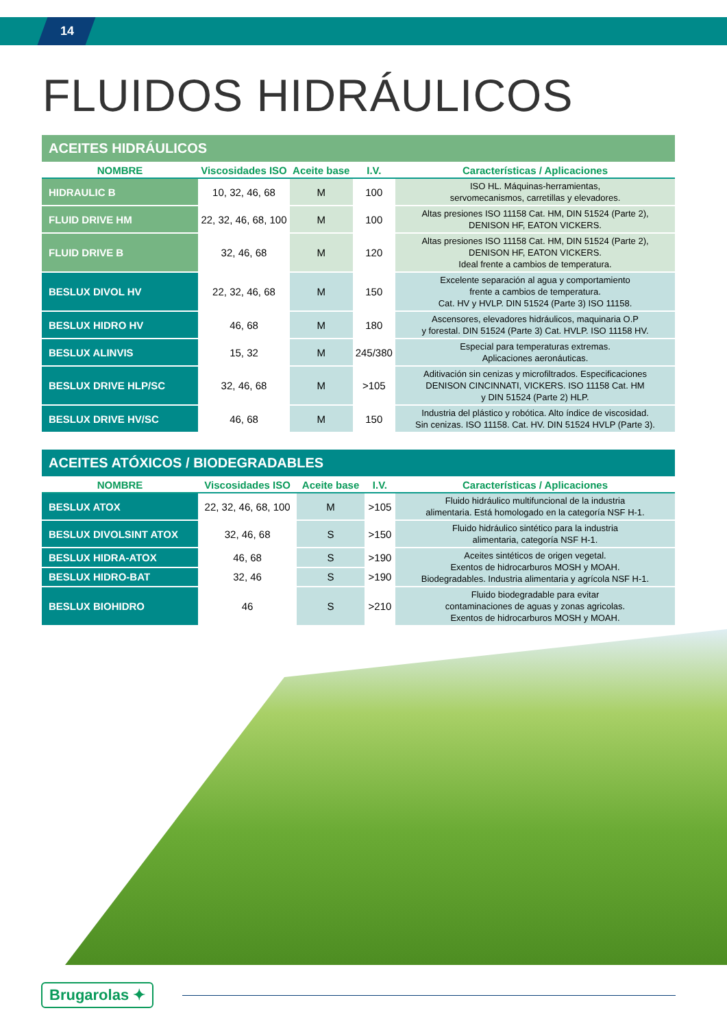14
FLUIDOS HIDRÁULICOS
| ACEITES HIDRÁULICOS | | | | |
| NOMBRE | Viscosidades ISO | Aceite base | I.V. | Características / Aplicaciones |
| HIDRAULIC B | 10, 32, 46, 68 | M | 100 | ISO HL. Máquinas-herramientas, servomecanismos, carretillas y elevadores. |
| FLUID DRIVE HM | 22, 32, 46, 68, 100 | M | 100 | Altas presiones ISO 11158 Cat. HM, DIN 51524 (Parte 2), DENISON HF, EATON VICKERS. |
| FLUID DRIVE B | 32, 46, 68 | M | 120 | Altas presiones ISO 11158 Cat. HM, DIN 51524 (Parte 2), DENISON HF, EATON VICKERS. Ideal frente a cambios de temperatura. |
| BESLUX DIVOL HV | 22, 32, 46, 68 | M | 150 | Excelente separación al agua y comportamiento frente a cambios de temperatura. Cat. HV y HVLP. DIN 51524 (Parte 3) ISO 11158. |
| BESLUX HIDRO HV | 46, 68 | M | 180 | Ascensores, elevadores hidráulicos, maquinaria O.P y forestal. DIN 51524 (Parte 3) Cat. HVLP. ISO 11158 HV. |
| BESLUX ALINVIS | 15, 32 | M | 245/380 | Especial para temperaturas extremas. Aplicaciones aeronáuticas. |
| BESLUX DRIVE HLP/SC | 32, 46, 68 | M | >105 | Aditivación sin cenizas y microfiltrados. Especificaciones DENISON CINCINNATI, VICKERS. ISO 11158 Cat. HM y DIN 51524 (Parte 2) HLP. |
| BESLUX DRIVE HV/SC | 46, 68 | M | 150 | Industria del plástico y robótica. Alto índice de viscosidad. Sin cenizas. ISO 11158. Cat. HV. DIN 51524 HVLP (Parte 3). |
| ACEITES ATÓXICOS / BIODEGRADABLES | | | | |
| NOMBRE | Viscosidades ISO | Aceite base | I.V. | Características / Aplicaciones |
| BESLUX ATOX | 22, 32, 46, 68, 100 | M | >105 | Fluido hidráulico multifuncional de la industria alimentaria. Está homologado en la categoría NSF H-1. |
| BESLUX DIVOLSINT ATOX | 32, 46, 68 | S | >150 | Fluido hidráulico sintético para la industria alimentaria, categoría NSF H-1. |
| BESLUX HIDRA-ATOX | 46, 68 | S | >190 | Aceites sintéticos de origen vegetal. Exentos de hidrocarburos MOSH y MOAH. Biodegradables. Industria alimentaria y agrícola NSF H-1. |
| BESLUX HIDRO-BAT | 32, 46 | S | >190 | |
| BESLUX BIOHIDRO | 46 | S | >210 | Fluido biodegradable para evitar contaminaciones de aguas y zonas agricolas. Exentos de hidrocarburos MOSH y MOAH. |
Brugarolas ✦